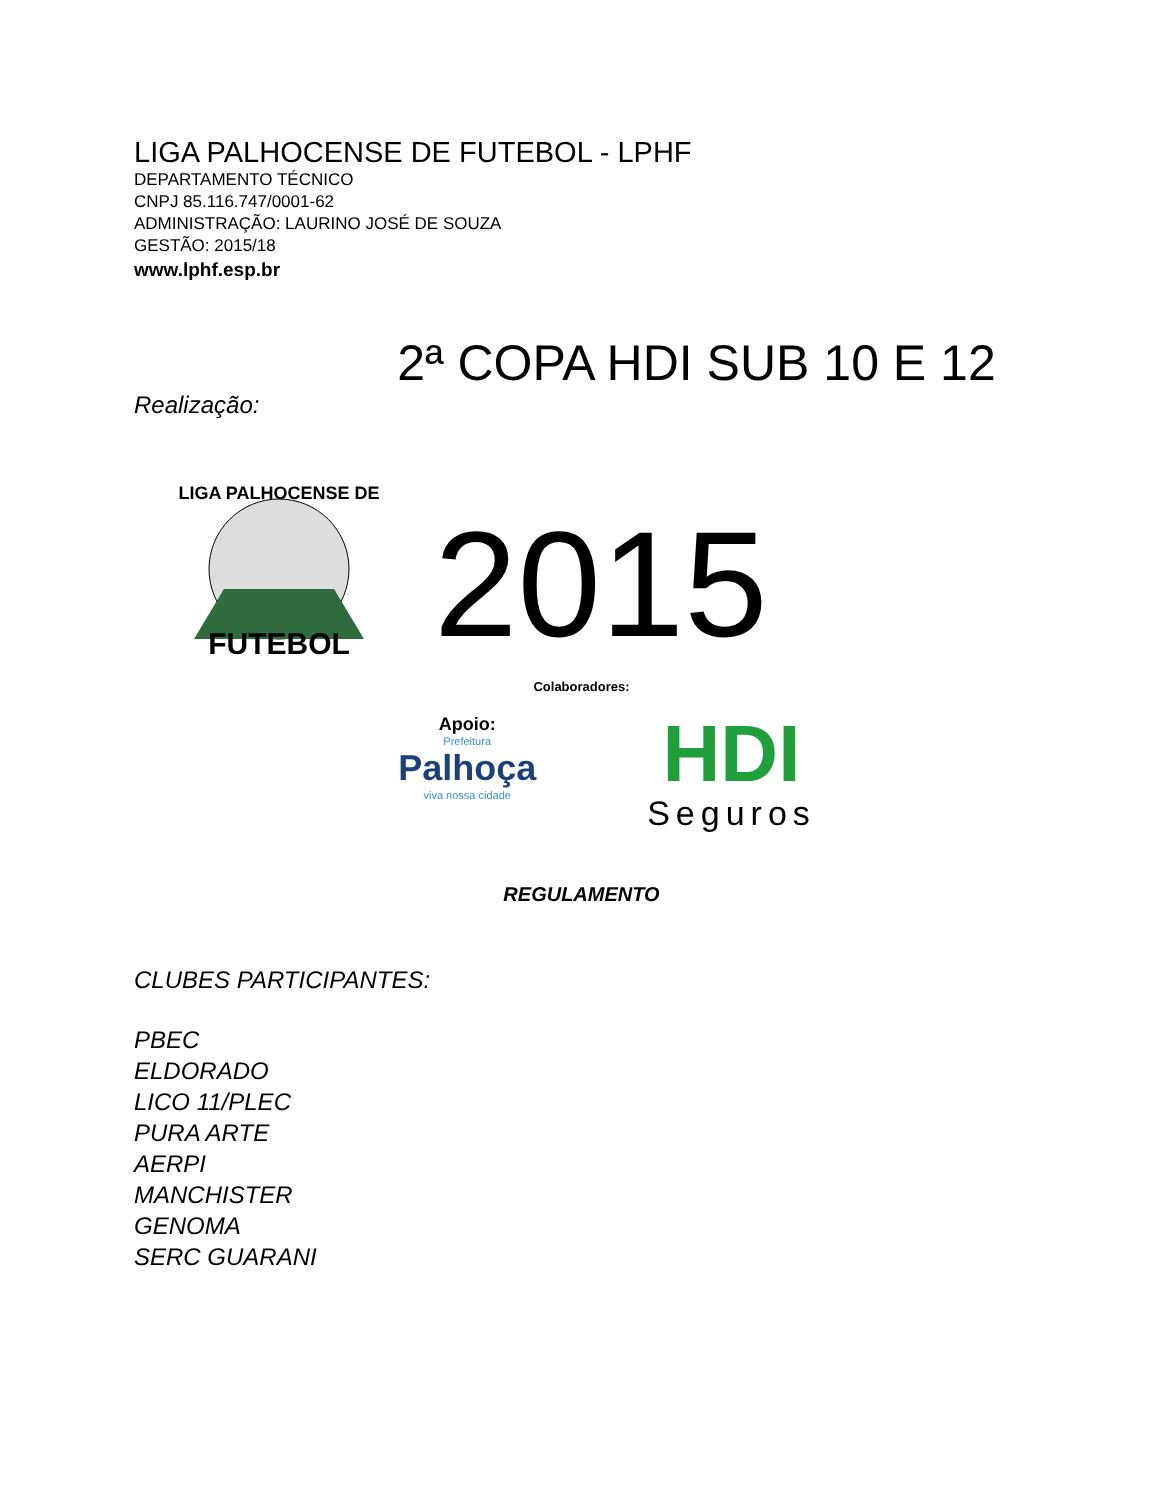LIGA PALHOCENSE DE FUTEBOL - LPHF
DEPARTAMENTO TÉCNICO
CNPJ 85.116.747/0001-62
ADMINISTRAÇÃO: LAURINO JOSÉ DE SOUZA
GESTÃO: 2015/18
www.lphf.esp.br
2ª COPA HDI SUB 10 E 12
Realização:
FUTEBOL
LIGA PALHOCENSE DE
2015
Colaboradores:
Apoio:
Prefeitura
Palhoça
viva nossa cidade
HDI
Seguros
REGULAMENTO
CLUBES PARTICIPANTES:
PBEC
ELDORADO
LICO 11/PLEC
PURA ARTE
AERPI
MANCHISTER
GENOMA
SERC GUARANI